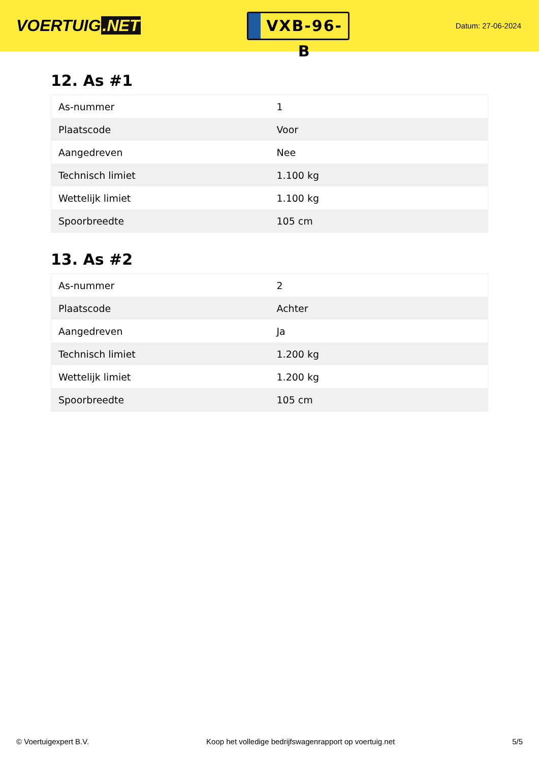VOERTUIG.NET
VXB-96-B
Datum: 27-06-2024
12. As #1
| As-nummer | 1 |
| Plaatscode | Voor |
| Aangedreven | Nee |
| Technisch limiet | 1.100 kg |
| Wettelijk limiet | 1.100 kg |
| Spoorbreedte | 105 cm |
13. As #2
| As-nummer | 2 |
| Plaatscode | Achter |
| Aangedreven | Ja |
| Technisch limiet | 1.200 kg |
| Wettelijk limiet | 1.200 kg |
| Spoorbreedte | 105 cm |
© Voertuigexpert B.V. Koop het volledige bedrijfswagenrapport op voertuig.net 5/5